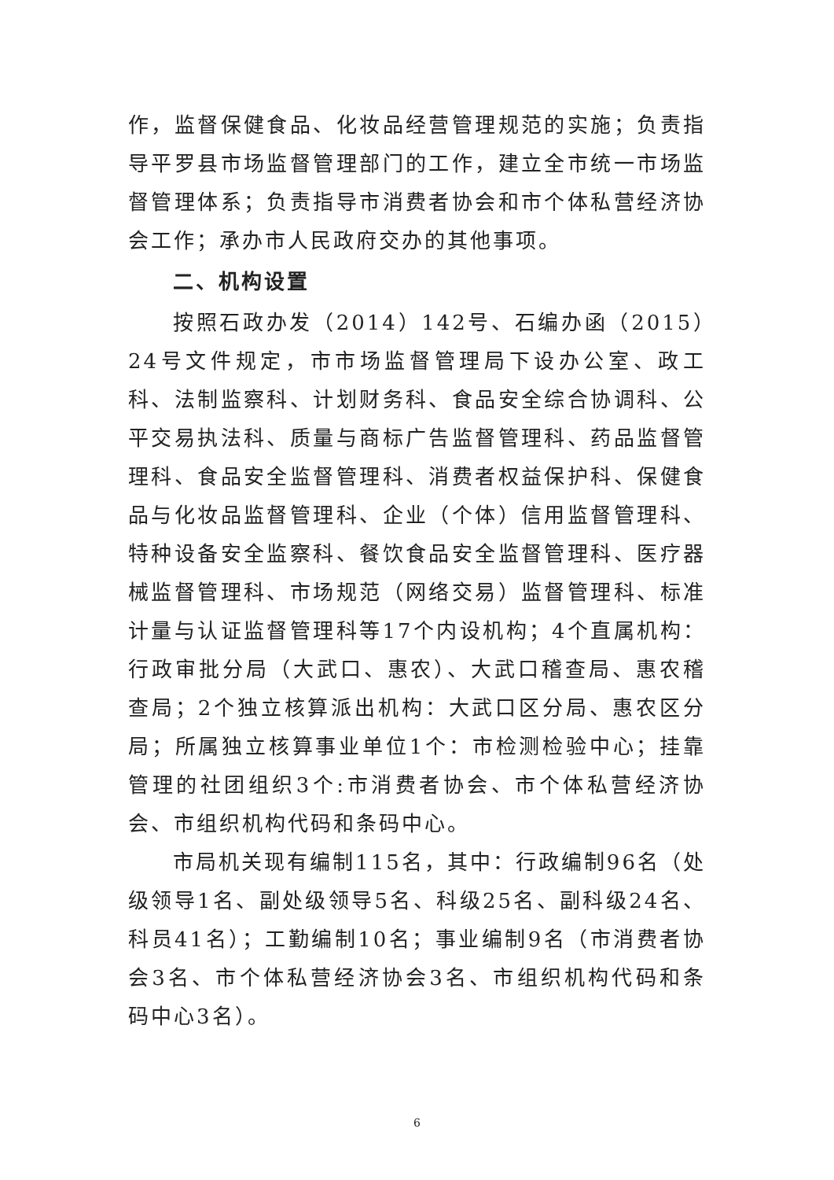作，监督保健食品、化妆品经营管理规范的实施；负责指导平罗县市场监督管理部门的工作，建立全市统一市场监督管理体系；负责指导市消费者协会和市个体私营经济协会工作；承办市人民政府交办的其他事项。
二、机构设置
按照石政办发（2014）142号、石编办函（2015）24号文件规定，市市场监督管理局下设办公室、政工科、法制监察科、计划财务科、食品安全综合协调科、公平交易执法科、质量与商标广告监督管理科、药品监督管理科、食品安全监督管理科、消费者权益保护科、保健食品与化妆品监督管理科、企业（个体）信用监督管理科、特种设备安全监察科、餐饮食品安全监督管理科、医疗器械监督管理科、市场规范（网络交易）监督管理科、标准计量与认证监督管理科等17个内设机构；4个直属机构：行政审批分局（大武口、惠农）、大武口稽查局、惠农稽查局；2个独立核算派出机构：大武口区分局、惠农区分局；所属独立核算事业单位1个：市检测检验中心；挂靠管理的社团组织3个:市消费者协会、市个体私营经济协会、市组织机构代码和条码中心。
市局机关现有编制115名，其中：行政编制96名（处级领导1名、副处级领导5名、科级25名、副科级24名、科员41名）；工勤编制10名；事业编制9名（市消费者协会3名、市个体私营经济协会3名、市组织机构代码和条码中心3名）。
6